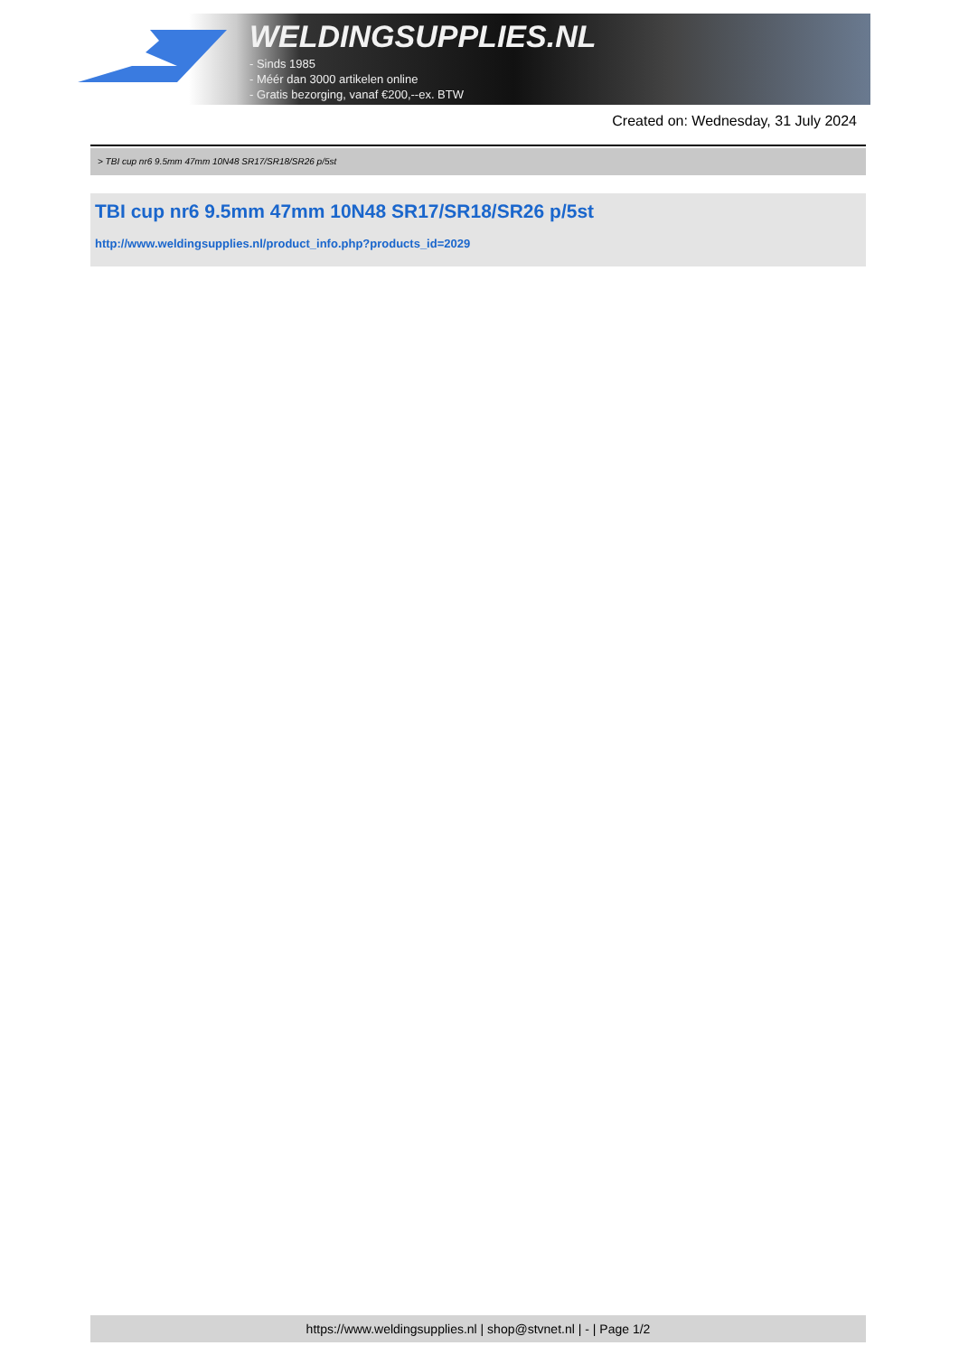WELDINGSUPPLIES.NL
- Sinds 1985
- Méér dan 3000 artikelen online
- Gratis bezorging, vanaf €200,--ex. BTW
Created on: Wednesday, 31 July 2024
> TBI cup nr6 9.5mm 47mm 10N48 SR17/SR18/SR26 p/5st
TBI cup nr6 9.5mm 47mm 10N48 SR17/SR18/SR26 p/5st
http://www.weldingsupplies.nl/product_info.php?products_id=2029
https://www.weldingsupplies.nl | shop@stvnet.nl | - | Page 1/2